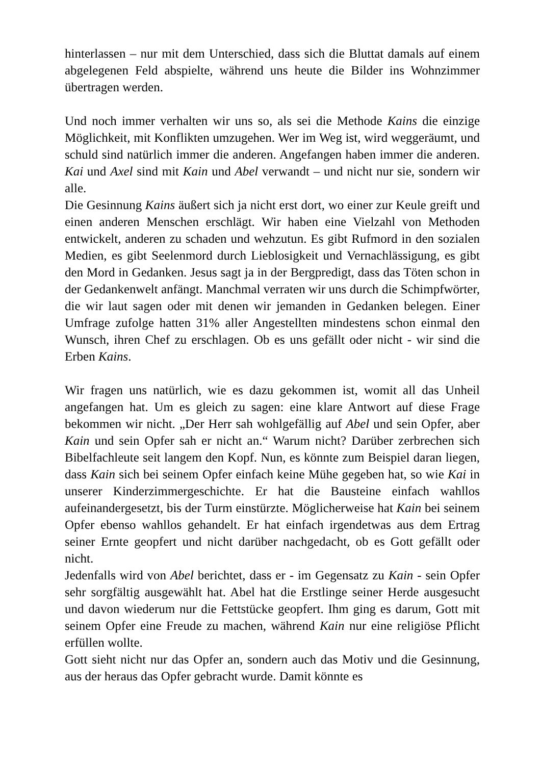hinterlassen – nur mit dem Unterschied, dass sich die Bluttat damals auf einem abgelegenen Feld abspielte, während uns heute die Bilder ins Wohnzimmer übertragen werden.
Und noch immer verhalten wir uns so, als sei die Methode Kains die einzige Möglichkeit, mit Konflikten umzugehen. Wer im Weg ist, wird weggeräumt, und schuld sind natürlich immer die anderen. Angefangen haben immer die anderen. Kai und Axel sind mit Kain und Abel verwandt – und nicht nur sie, sondern wir alle.
Die Gesinnung Kains äußert sich ja nicht erst dort, wo einer zur Keule greift und einen anderen Menschen erschlägt. Wir haben eine Vielzahl von Methoden entwickelt, anderen zu schaden und wehzutun. Es gibt Rufmord in den sozialen Medien, es gibt Seelenmord durch Lieblosigkeit und Vernachlässigung, es gibt den Mord in Gedanken. Jesus sagt ja in der Bergpredigt, dass das Töten schon in der Gedankenwelt anfängt. Manchmal verraten wir uns durch die Schimpfwörter, die wir laut sagen oder mit denen wir jemanden in Gedanken belegen. Einer Umfrage zufolge hatten 31% aller Angestellten mindestens schon einmal den Wunsch, ihren Chef zu erschlagen. Ob es uns gefällt oder nicht - wir sind die Erben Kains.
Wir fragen uns natürlich, wie es dazu gekommen ist, womit all das Unheil angefangen hat. Um es gleich zu sagen: eine klare Antwort auf diese Frage bekommen wir nicht. „Der Herr sah wohlgefällig auf Abel und sein Opfer, aber Kain und sein Opfer sah er nicht an.“ Warum nicht? Darüber zerbrechen sich Bibelfachleute seit langem den Kopf. Nun, es könnte zum Beispiel daran liegen, dass Kain sich bei seinem Opfer einfach keine Mühe gegeben hat, so wie Kai in unserer Kinderzimmergeschichte. Er hat die Bausteine einfach wahllos aufeinandergesetzt, bis der Turm einstürzte. Möglicherweise hat Kain bei seinem Opfer ebenso wahllos gehandelt. Er hat einfach irgendetwas aus dem Ertrag seiner Ernte geopfert und nicht darüber nachgedacht, ob es Gott gefällt oder nicht.
Jedenfalls wird von Abel berichtet, dass er - im Gegensatz zu Kain - sein Opfer sehr sorgfältig ausgewählt hat. Abel hat die Erstlinge seiner Herde ausgesucht und davon wiederum nur die Fettstücke geopfert. Ihm ging es darum, Gott mit seinem Opfer eine Freude zu machen, während Kain nur eine religiöse Pflicht erfüllen wollte.
Gott sieht nicht nur das Opfer an, sondern auch das Motiv und die Gesinnung, aus der heraus das Opfer gebracht wurde. Damit könnte es